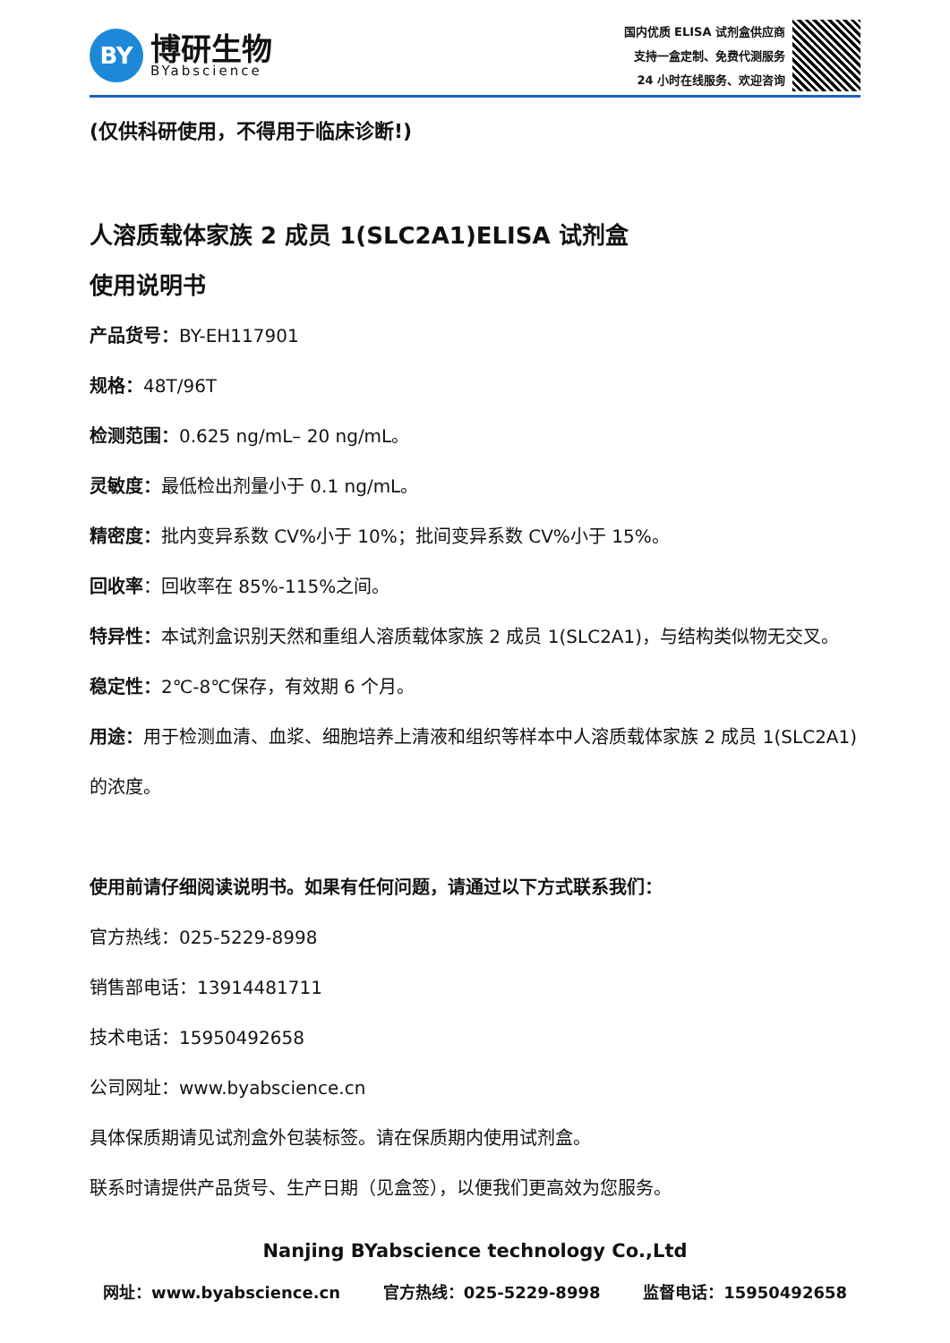BY
博研生物
BYabscience
国内优质 ELISA 试剂盒供应商
支持一盒定制、免费代测服务
24 小时在线服务、欢迎咨询
(仅供科研使用，不得用于临床诊断!)
人溶质载体家族 2 成员 1(SLC2A1)ELISA 试剂盒
使用说明书
产品货号：BY-EH117901
规格：48T/96T
检测范围：0.625 ng/mL– 20 ng/mL。
灵敏度：最低检出剂量小于 0.1 ng/mL。
精密度：批内变异系数 CV%小于 10%；批间变异系数 CV%小于 15%。
回收率：回收率在 85%-115%之间。
特异性：本试剂盒识别天然和重组人溶质载体家族 2 成员 1(SLC2A1)，与结构类似物无交叉。
稳定性：2℃-8℃保存，有效期 6 个月。
用途：用于检测血清、血浆、细胞培养上清液和组织等样本中人溶质载体家族 2 成员 1(SLC2A1)
的浓度。
使用前请仔细阅读说明书。如果有任何问题，请通过以下方式联系我们：
官方热线：025-5229-8998
销售部电话：13914481711
技术电话：15950492658
公司网址：www.byabscience.cn
具体保质期请见试剂盒外包装标签。请在保质期内使用试剂盒。
联系时请提供产品货号、生产日期（见盒签），以便我们更高效为您服务。
Nanjing BYabscience technology Co.,Ltd
网址：www.byabscience.cn 官方热线：025-5229-8998 监督电话：15950492658